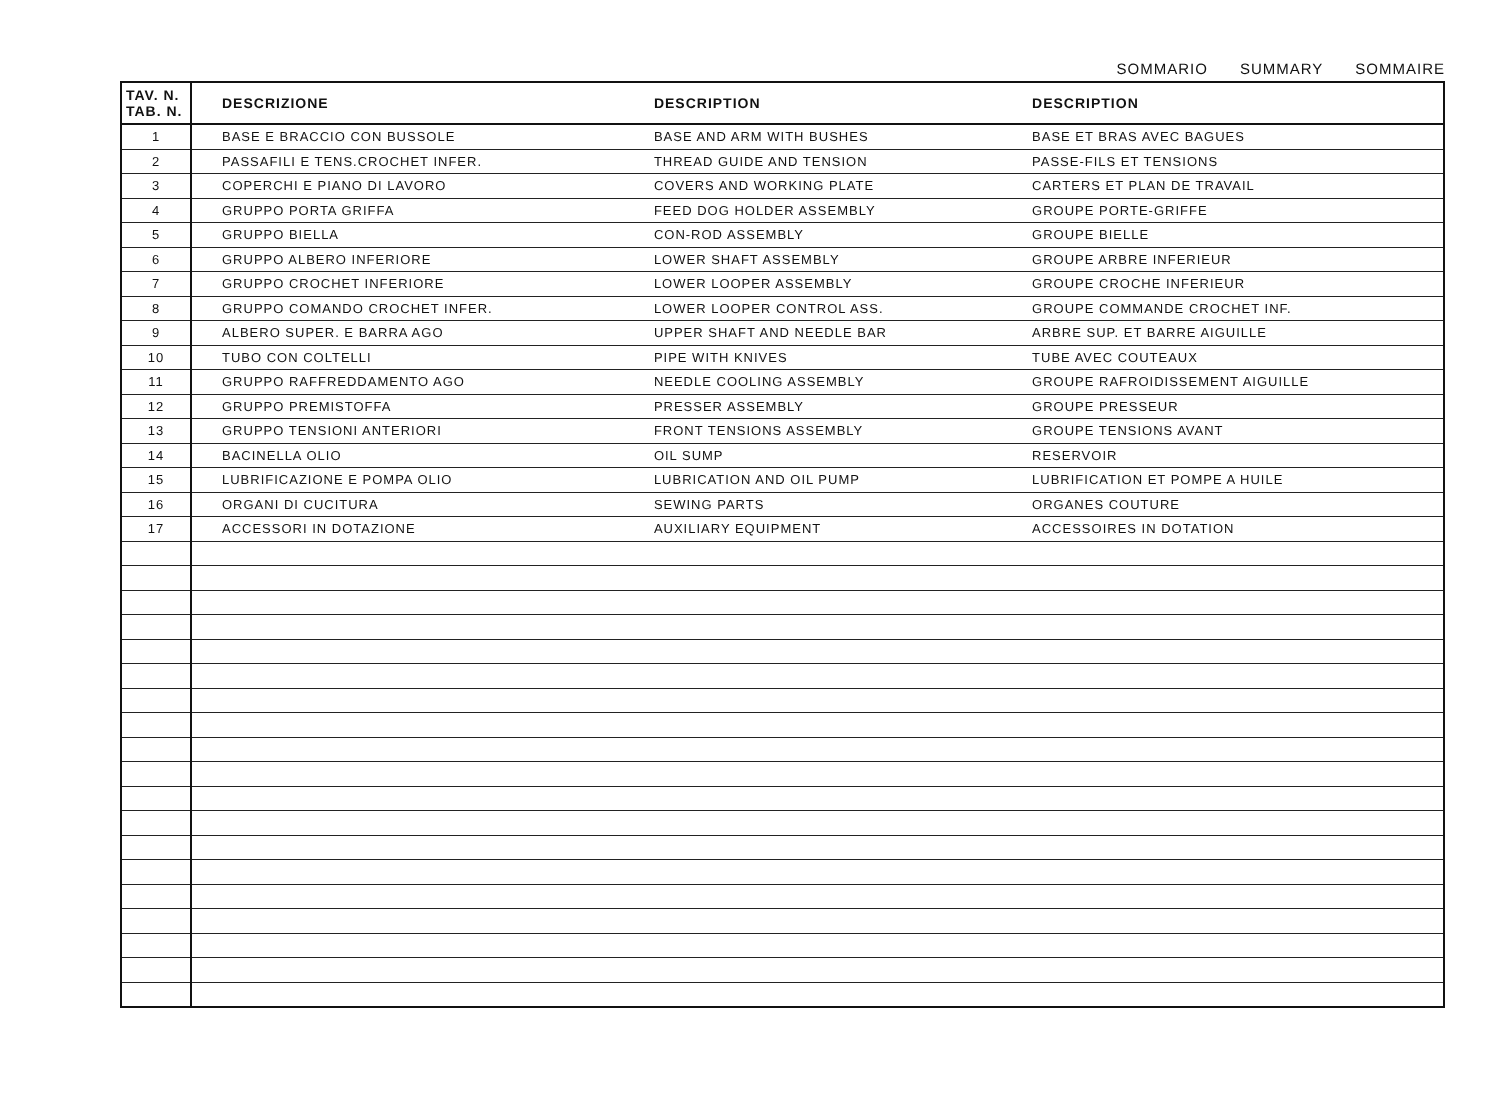SOMMARIO SUMMARY SOMMAIRE
| TAV. N. TAB. N. | DESCRIZIONE | DESCRIPTION | DESCRIPTION |
| --- | --- | --- | --- |
| 1 | BASE E BRACCIO CON BUSSOLE | BASE AND ARM WITH BUSHES | BASE ET BRAS AVEC BAGUES |
| 2 | PASSAFILI E TENS.CROCHET INFER. | THREAD GUIDE AND TENSION | PASSE-FILS ET TENSIONS |
| 3 | COPERCHI E PIANO DI LAVORO | COVERS AND WORKING PLATE | CARTERS ET PLAN DE TRAVAIL |
| 4 | GRUPPO PORTA GRIFFA | FEED DOG HOLDER ASSEMBLY | GROUPE PORTE-GRIFFE |
| 5 | GRUPPO BIELLA | CON-ROD ASSEMBLY | GROUPE BIELLE |
| 6 | GRUPPO ALBERO INFERIORE | LOWER SHAFT ASSEMBLY | GROUPE ARBRE INFERIEUR |
| 7 | GRUPPO CROCHET INFERIORE | LOWER LOOPER ASSEMBLY | GROUPE CROCHE INFERIEUR |
| 8 | GRUPPO COMANDO CROCHET INFER. | LOWER LOOPER CONTROL ASS. | GROUPE COMMANDE CROCHET INF. |
| 9 | ALBERO SUPER. E BARRA AGO | UPPER SHAFT AND NEEDLE BAR | ARBRE SUP. ET BARRE AIGUILLE |
| 10 | TUBO CON COLTELLI | PIPE WITH KNIVES | TUBE AVEC COUTEAUX |
| 11 | GRUPPO RAFFREDDAMENTO AGO | NEEDLE COOLING ASSEMBLY | GROUPE RAFROIDISSEMENT AIGUILLE |
| 12 | GRUPPO PREMISTOFFA | PRESSER ASSEMBLY | GROUPE PRESSEUR |
| 13 | GRUPPO TENSIONI ANTERIORI | FRONT TENSIONS ASSEMBLY | GROUPE TENSIONS AVANT |
| 14 | BACINELLA OLIO | OIL SUMP | RESERVOIR |
| 15 | LUBRIFICAZIONE E POMPA OLIO | LUBRICATION AND OIL PUMP | LUBRIFICATION ET POMPE A HUILE |
| 16 | ORGANI DI CUCITURA | SEWING PARTS | ORGANES COUTURE |
| 17 | ACCESSORI IN DOTAZIONE | AUXILIARY EQUIPMENT | ACCESSOIRES IN DOTATION |